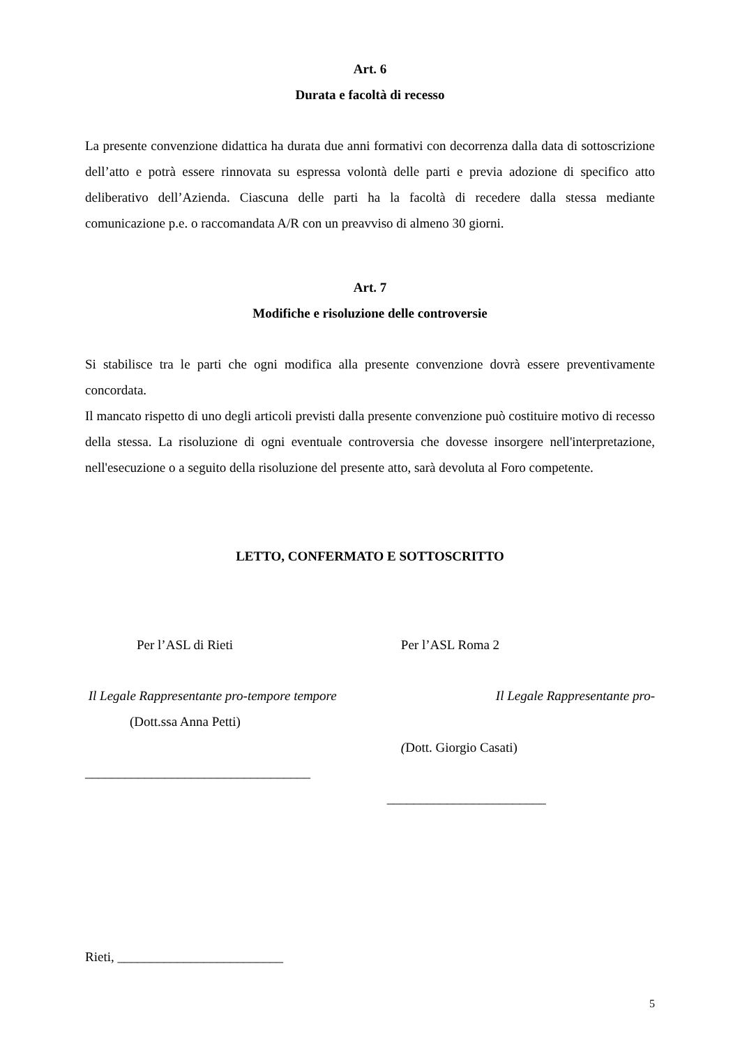Art. 6
Durata e facoltà di recesso
La presente convenzione didattica ha durata due anni formativi con decorrenza dalla data di sottoscrizione dell’atto e potrà essere rinnovata su espressa volontà delle parti e previa adozione di specifico atto deliberativo dell’Azienda. Ciascuna delle parti ha la facoltà di recedere dalla stessa mediante comunicazione p.e. o raccomandata A/R con un preavviso di almeno 30 giorni.
Art. 7
Modifiche e risoluzione delle controversie
Si stabilisce tra le parti che ogni modifica alla presente convenzione dovrà essere preventivamente concordata.
Il mancato rispetto di uno degli articoli previsti dalla presente convenzione può costituire motivo di recesso della stessa. La risoluzione di ogni eventuale controversia che dovesse insorgere nell'interpretazione, nell'esecuzione o a seguito della risoluzione del presente atto, sarà devoluta al Foro competente.
LETTO, CONFERMATO E SOTTOSCRITTO
Per l’ASL di Rieti
Il Legale Rappresentante pro-tempore tempore
(Dott.ssa Anna Petti)
__________________________________
Per l’ASL Roma 2
Il Legale Rappresentante pro-
(Dott. Giorgio Casati)
________________________
Rieti, _________________________
5